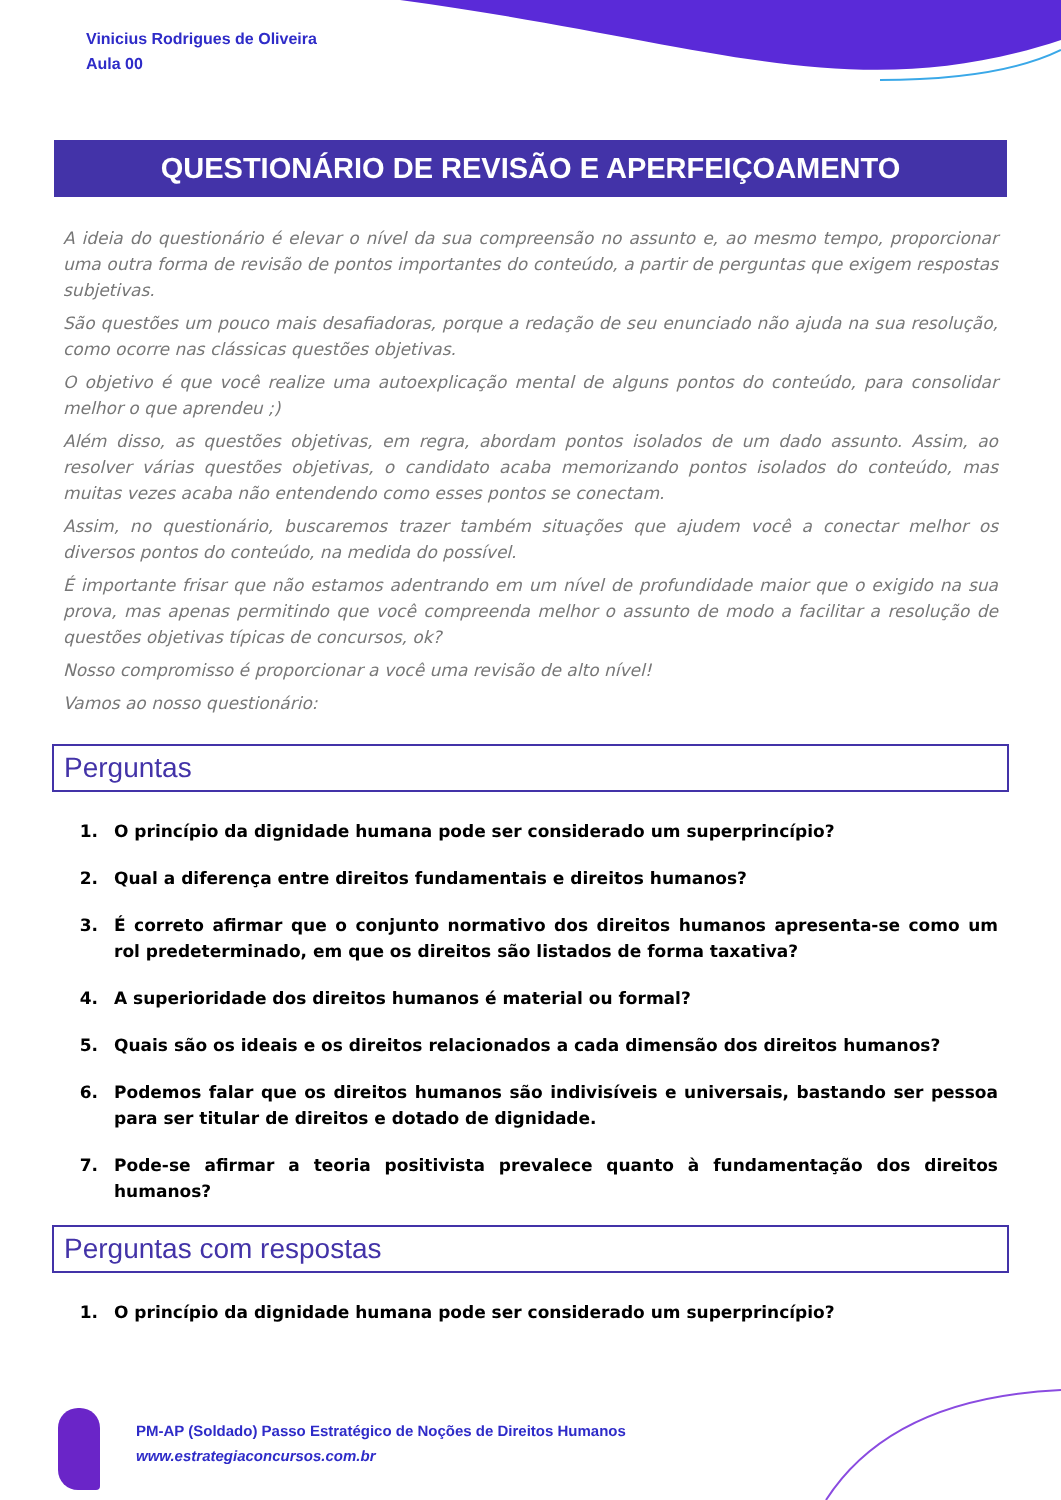Vinicius Rodrigues de Oliveira
Aula 00
QUESTIONÁRIO DE REVISÃO E APERFEIÇOAMENTO
A ideia do questionário é elevar o nível da sua compreensão no assunto e, ao mesmo tempo, proporcionar uma outra forma de revisão de pontos importantes do conteúdo, a partir de perguntas que exigem respostas subjetivas.
São questões um pouco mais desafiadoras, porque a redação de seu enunciado não ajuda na sua resolução, como ocorre nas clássicas questões objetivas.
O objetivo é que você realize uma autoexplicação mental de alguns pontos do conteúdo, para consolidar melhor o que aprendeu ;)
Além disso, as questões objetivas, em regra, abordam pontos isolados de um dado assunto. Assim, ao resolver várias questões objetivas, o candidato acaba memorizando pontos isolados do conteúdo, mas muitas vezes acaba não entendendo como esses pontos se conectam.
Assim, no questionário, buscaremos trazer também situações que ajudem você a conectar melhor os diversos pontos do conteúdo, na medida do possível.
É importante frisar que não estamos adentrando em um nível de profundidade maior que o exigido na sua prova, mas apenas permitindo que você compreenda melhor o assunto de modo a facilitar a resolução de questões objetivas típicas de concursos, ok?
Nosso compromisso é proporcionar a você uma revisão de alto nível!
Vamos ao nosso questionário:
Perguntas
1. O princípio da dignidade humana pode ser considerado um superprincípio?
2. Qual a diferença entre direitos fundamentais e direitos humanos?
3. É correto afirmar que o conjunto normativo dos direitos humanos apresenta-se como um rol predeterminado, em que os direitos são listados de forma taxativa?
4. A superioridade dos direitos humanos é material ou formal?
5. Quais são os ideais e os direitos relacionados a cada dimensão dos direitos humanos?
6. Podemos falar que os direitos humanos são indivisíveis e universais, bastando ser pessoa para ser titular de direitos e dotado de dignidade.
7. Pode-se afirmar a teoria positivista prevalece quanto à fundamentação dos direitos humanos?
Perguntas com respostas
1. O princípio da dignidade humana pode ser considerado um superprincípio?
PM-AP (Soldado) Passo Estratégico de Noções de Direitos Humanos
www.estrategiaconcursos.com.br